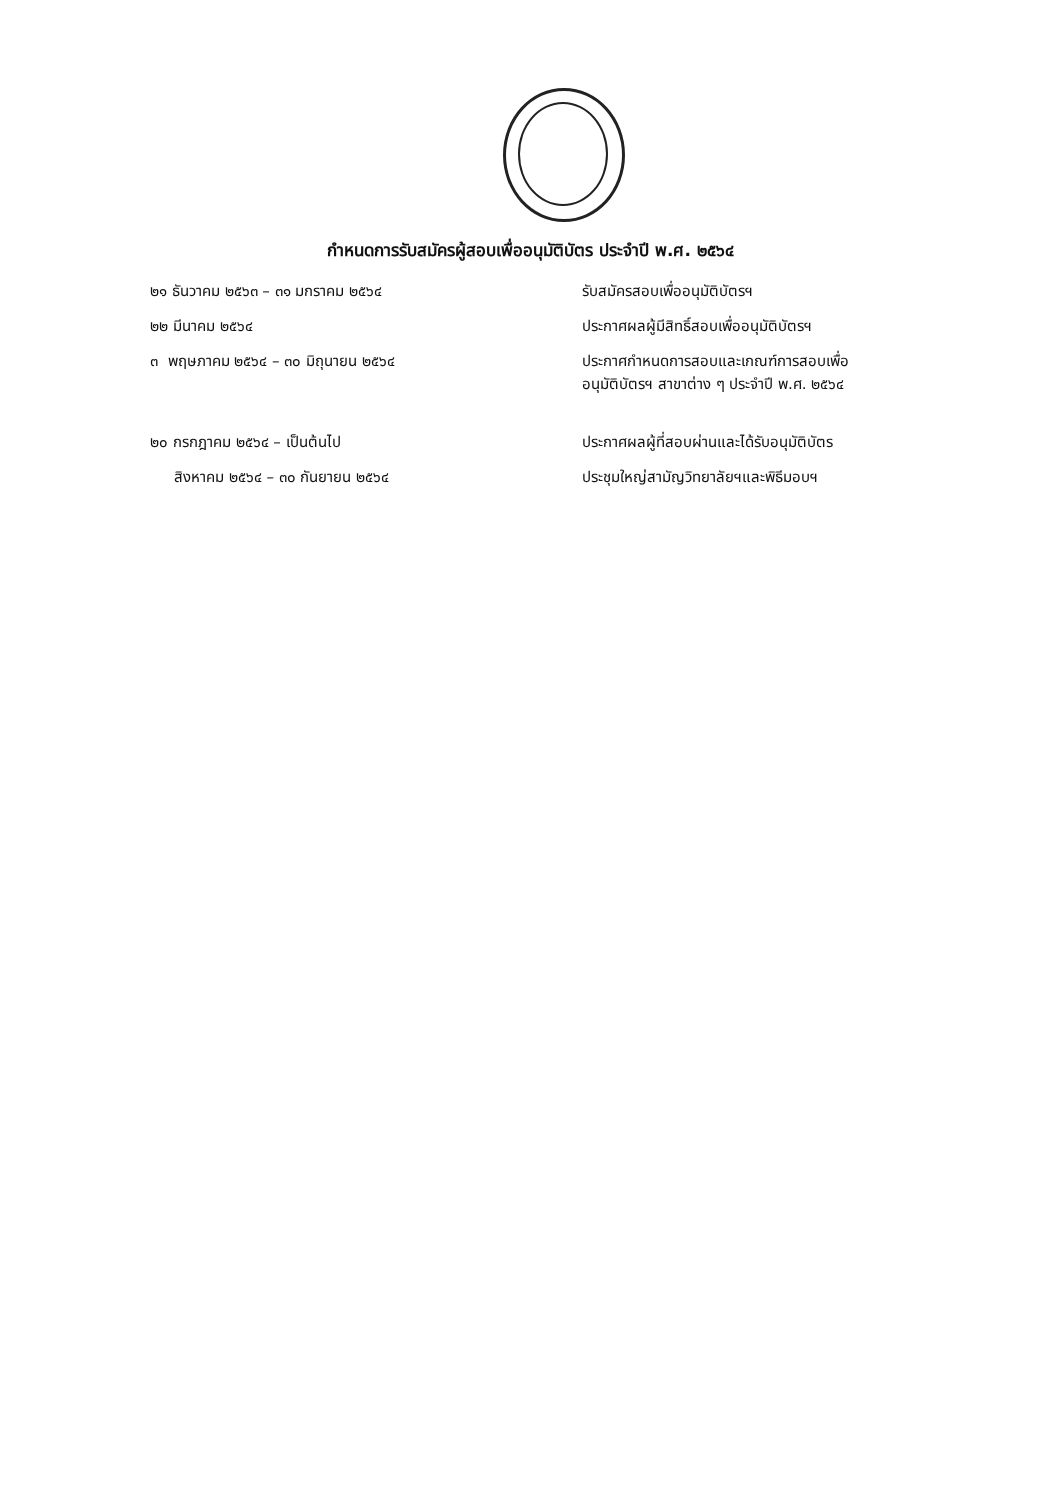กำหนดการรับสมัครผู้สอบเพื่ออนุมัติบัตร ประจำปี พ.ศ. ๒๕๖๔
| ๒๑ ธันวาคม ๒๕๖๓ – ๓๑ มกราคม ๒๕๖๔ | รับสมัครสอบเพื่ออนุมัติบัตรฯ |
| ๒๒ มีนาคม ๒๕๖๔ | ประกาศผลผู้มีสิทธิ์สอบเพื่ออนุมัติบัตรฯ |
| ๓ พฤษภาคม ๒๕๖๔ – ๓๐ มิถุนายน ๒๕๖๔ | ประกาศกำหนดการสอบและเกณฑ์การสอบเพื่อ อนุมัติบัตรฯ สาขาต่าง ๆ ประจำปี พ.ศ. ๒๕๖๔ |
| ๒๐ กรกฎาคม ๒๕๖๔ – เป็นต้นไป | ประกาศผลผู้ที่สอบผ่านและได้รับอนุมัติบัตร |
| สิงหาคม ๒๕๖๔ – ๓๐ กันยายน ๒๕๖๔ | ประชุมใหญ่สามัญวิทยาลัยฯและพิธีมอบฯ |